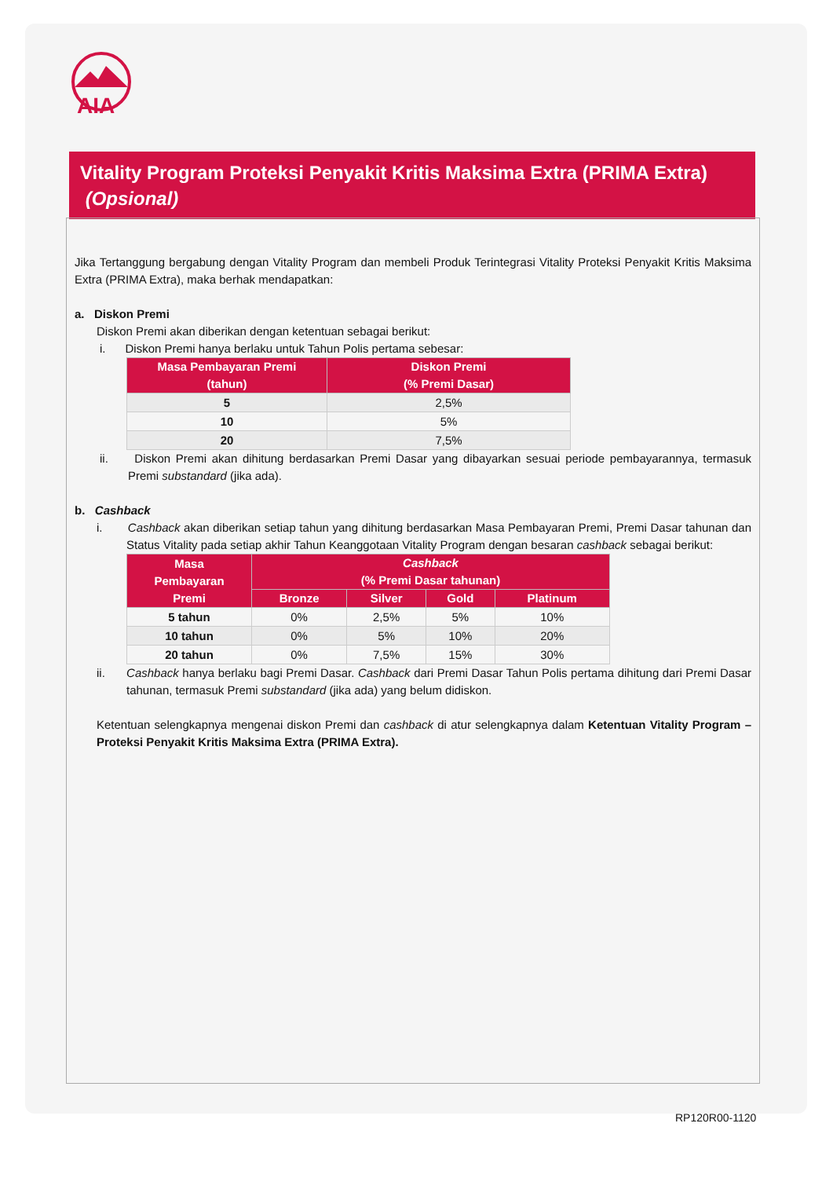AIA
Vitality Program Proteksi Penyakit Kritis Maksima Extra (PRIMA Extra)
(Opsional)
Jika Tertanggung bergabung dengan Vitality Program dan membeli Produk Terintegrasi Vitality Proteksi Penyakit Kritis Maksima Extra (PRIMA Extra), maka berhak mendapatkan:
a. Diskon Premi
Diskon Premi akan diberikan dengan ketentuan sebagai berikut:
i. Diskon Premi hanya berlaku untuk Tahun Polis pertama sebesar:
| Masa Pembayaran Premi (tahun) | Diskon Premi (% Premi Dasar) |
| --- | --- |
| 5 | 2,5% |
| 10 | 5% |
| 20 | 7,5% |
ii. Diskon Premi akan dihitung berdasarkan Premi Dasar yang dibayarkan sesuai periode pembayarannya, termasuk Premi substandard (jika ada).
b. Cashback
i. Cashback akan diberikan setiap tahun yang dihitung berdasarkan Masa Pembayaran Premi, Premi Dasar tahunan dan Status Vitality pada setiap akhir Tahun Keanggotaan Vitality Program dengan besaran cashback sebagai berikut:
| Masa Pembayaran Premi | Cashback (% Premi Dasar tahunan) | | | |
| --- | --- | --- | --- | --- |
| | Bronze | Silver | Gold | Platinum |
| 5 tahun | 0% | 2,5% | 5% | 10% |
| 10 tahun | 0% | 5% | 10% | 20% |
| 20 tahun | 0% | 7,5% | 15% | 30% |
ii. Cashback hanya berlaku bagi Premi Dasar. Cashback dari Premi Dasar Tahun Polis pertama dihitung dari Premi Dasar tahunan, termasuk Premi substandard (jika ada) yang belum didiskon.
Ketentuan selengkapnya mengenai diskon Premi dan cashback di atur selengkapnya dalam Ketentuan Vitality Program – Proteksi Penyakit Kritis Maksima Extra (PRIMA Extra).
RP120R00-1120